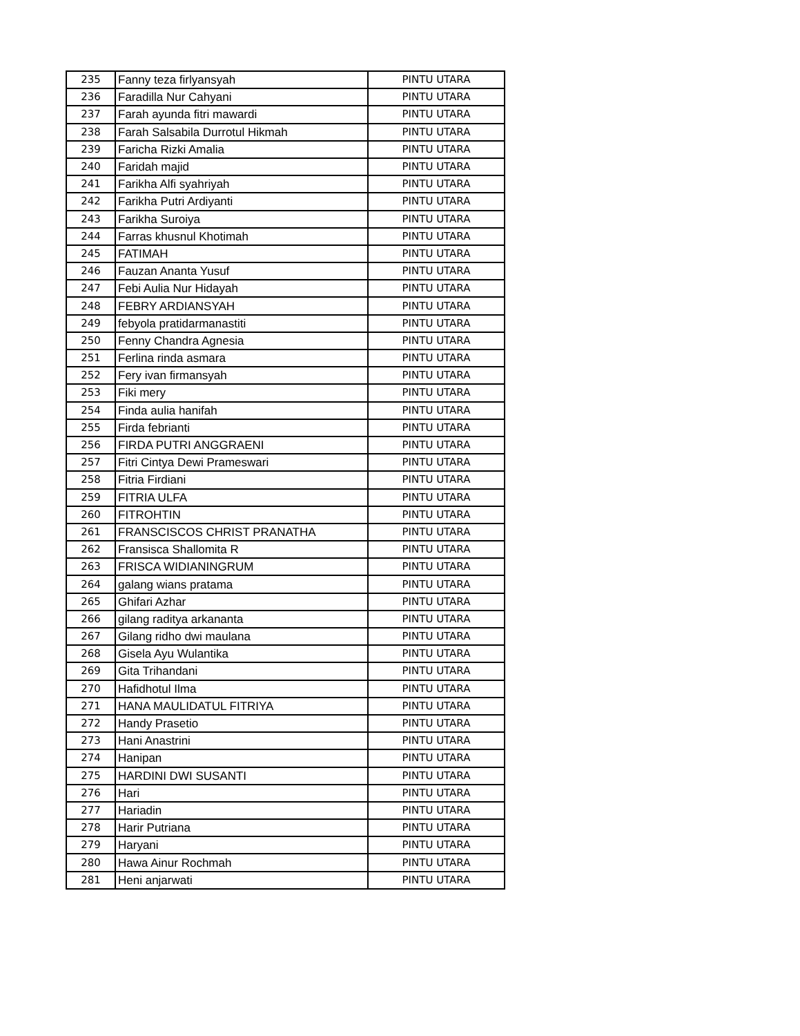| 235 | Fanny teza firlyansyah | PINTU UTARA |
| 236 | Faradilla Nur Cahyani | PINTU UTARA |
| 237 | Farah ayunda fitri mawardi | PINTU UTARA |
| 238 | Farah Salsabila Durrotul Hikmah | PINTU UTARA |
| 239 | Faricha Rizki Amalia | PINTU UTARA |
| 240 | Faridah majid | PINTU UTARA |
| 241 | Farikha Alfi syahriyah | PINTU UTARA |
| 242 | Farikha Putri Ardiyanti | PINTU UTARA |
| 243 | Farikha Suroiya | PINTU UTARA |
| 244 | Farras khusnul Khotimah | PINTU UTARA |
| 245 | FATIMAH | PINTU UTARA |
| 246 | Fauzan Ananta Yusuf | PINTU UTARA |
| 247 | Febi Aulia Nur Hidayah | PINTU UTARA |
| 248 | FEBRY ARDIANSYAH | PINTU UTARA |
| 249 | febyola pratidarmanastiti | PINTU UTARA |
| 250 | Fenny Chandra Agnesia | PINTU UTARA |
| 251 | Ferlina rinda asmara | PINTU UTARA |
| 252 | Fery ivan firmansyah | PINTU UTARA |
| 253 | Fiki mery | PINTU UTARA |
| 254 | Finda aulia hanifah | PINTU UTARA |
| 255 | Firda febrianti | PINTU UTARA |
| 256 | FIRDA PUTRI ANGGRAENI | PINTU UTARA |
| 257 | Fitri Cintya Dewi Prameswari | PINTU UTARA |
| 258 | Fitria Firdiani | PINTU UTARA |
| 259 | FITRIA ULFA | PINTU UTARA |
| 260 | FITROHTIN | PINTU UTARA |
| 261 | FRANSCISCOS CHRIST PRANATHA | PINTU UTARA |
| 262 | Fransisca Shallomita R | PINTU UTARA |
| 263 | FRISCA WIDIANINGRUM | PINTU UTARA |
| 264 | galang wians pratama | PINTU UTARA |
| 265 | Ghifari Azhar | PINTU UTARA |
| 266 | gilang raditya arkananta | PINTU UTARA |
| 267 | Gilang ridho dwi maulana | PINTU UTARA |
| 268 | Gisela Ayu Wulantika | PINTU UTARA |
| 269 | Gita Trihandani | PINTU UTARA |
| 270 | Hafidhotul Ilma | PINTU UTARA |
| 271 | HANA MAULIDATUL FITRIYA | PINTU UTARA |
| 272 | Handy Prasetio | PINTU UTARA |
| 273 | Hani Anastrini | PINTU UTARA |
| 274 | Hanipan | PINTU UTARA |
| 275 | HARDINI DWI SUSANTI | PINTU UTARA |
| 276 | Hari | PINTU UTARA |
| 277 | Hariadin | PINTU UTARA |
| 278 | Harir Putriana | PINTU UTARA |
| 279 | Haryani | PINTU UTARA |
| 280 | Hawa Ainur Rochmah | PINTU UTARA |
| 281 | Heni anjarwati | PINTU UTARA |